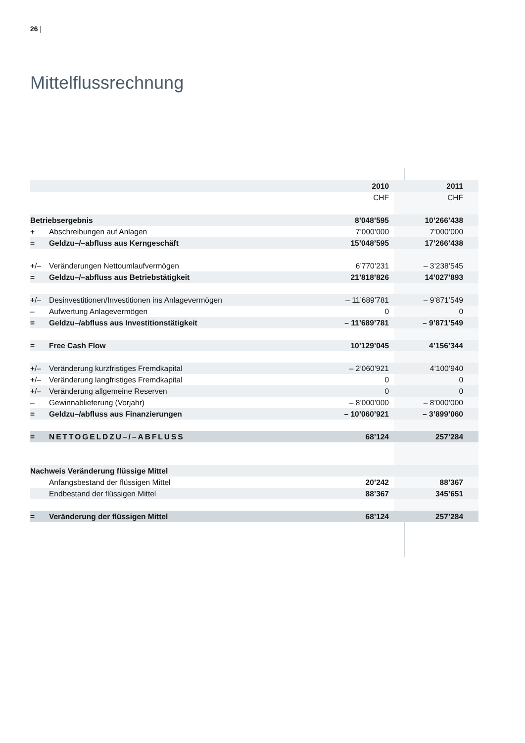26 |
Mittelflussrechnung
| | | 2010 | 2011 |
| --- | --- | --- | --- |
| | | CHF | CHF |
| Betriebsergebnis | | 8’048’595 | 10’266’438 |
| + | Abschreibungen auf Anlagen | 7’000’000 | 7’000’000 |
| = | Geldzu–/–abfluss aus Kerngeschäft | 15’048’595 | 17’266’438 |
| +/– | Veränderungen Nettoumlaufvermögen | 6’770’231 | – 3’238’545 |
| = | Geldzu–/–abfluss aus Betriebstätigkeit | 21’818’826 | 14’027’893 |
| +/– | Desinvestitionen/Investitionen ins Anlagevermögen | – 11’689’781 | – 9’871’549 |
| – | Aufwertung Anlagevermögen | 0 | 0 |
| = | Geldzu–/abfluss aus Investitionstätigkeit | – 11’689’781 | – 9’871’549 |
| = | Free Cash Flow | 10’129’045 | 4’156’344 |
| +/– | Veränderung kurzfristiges Fremdkapital | – 2’060’921 | 4’100’940 |
| +/– | Veränderung langfristiges Fremdkapital | 0 | 0 |
| +/– | Veränderung allgemeine Reserven | 0 | 0 |
| – | Gewinnablieferung (Vorjahr) | – 8’000’000 | – 8’000’000 |
| = | Geldzu–/abfluss aus Finanzierungen | – 10’060’921 | – 3’899’060 |
| = | NETTOGELDZU–/–ABFLUSS | 68’124 | 257’284 |
| Nachweis Veränderung flüssige Mittel | | | |
| | Anfangsbestand der flüssigen Mittel | 20’242 | 88’367 |
| | Endbestand der flüssigen Mittel | 88’367 | 345’651 |
| = | Veränderung der flüssigen Mittel | 68’124 | 257’284 |